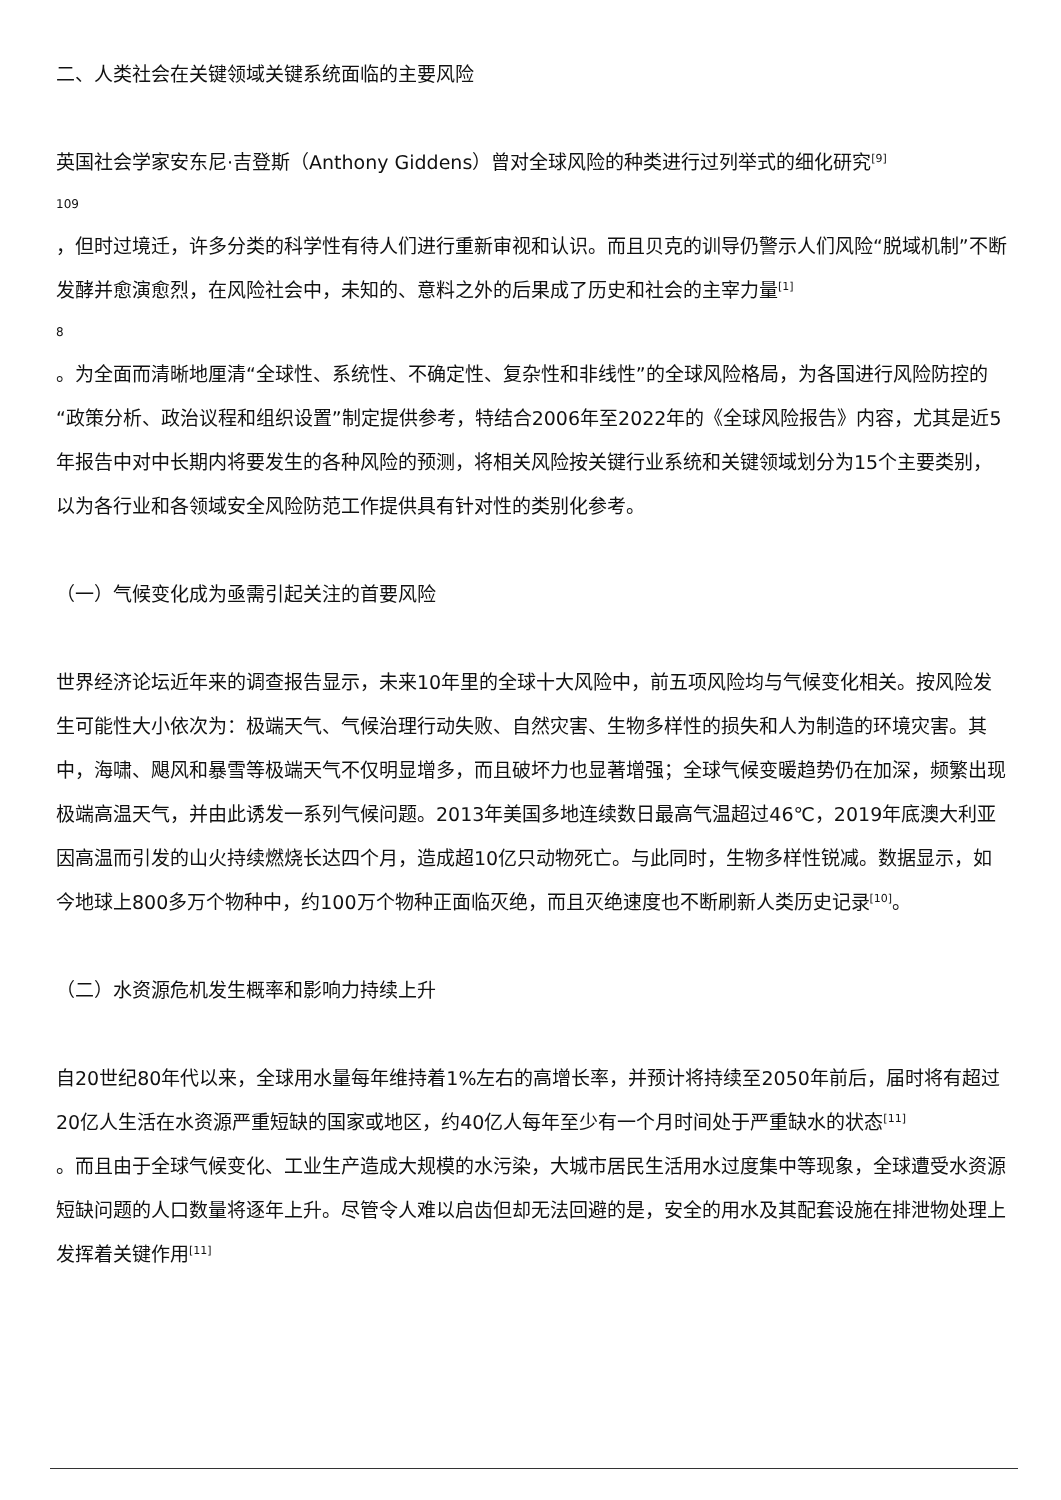二、人类社会在关键领域关键系统面临的主要风险
英国社会学家安东尼·吉登斯（Anthony Giddens）曾对全球风险的种类进行过列举式的细化研究<sup>[9]</sup>
109
，但时过境迁，许多分类的科学性有待人们进行重新审视和认识。而且贝克的训导仍警示人们风险“脱域机制”不断发酵并愈演愈烈，在风险社会中，未知的、意料之外的后果成了历史和社会的主宰力量<sup>[1]</sup>
8
。为全面而清晰地厘清“全球性、系统性、不确定性、复杂性和非线性”的全球风险格局，为各国进行风险防控的“政策分析、政治议程和组织设置”制定提供参考，特结合2006年至2022年的《全球风险报告》内容，尤其是近5年报告中对中长期内将要发生的各种风险的预测，将相关风险按关键行业系统和关键领域划分为15个主要类别，以为各行业和各领域安全风险防范工作提供具有针对性的类别化参考。
（一）气候变化成为亟需引起关注的首要风险
世界经济论坛近年来的调查报告显示，未来10年里的全球十大风险中，前五项风险均与气候变化相关。按风险发生可能性大小依次为：极端天气、气候治理行动失败、自然灾害、生物多样性的损失和人为制造的环境灾害。其中，海啸、飓风和暴雪等极端天气不仅明显增多，而且破坏力也显著增强；全球气候变暖趋势仍在加深，频繁出现极端高温天气，并由此诱发一系列气候问题。2013年美国多地连续数日最高气温超过46℃，2019年底澳大利亚因高温而引发的山火持续燃烧长达四个月，造成超10亿只动物死亡。与此同时，生物多样性锐减。数据显示，如今地球上800多万个物种中，约100万个物种正面临灭绝，而且灭绝速度也不断刷新人类历史记录<sup>[10]</sup>。
（二）水资源危机发生概率和影响力持续上升
自20世纪80年代以来，全球用水量每年维持着1%左右的高增长率，并预计将持续至2050年前后，届时将有超过20亿人生活在水资源严重短缺的国家或地区，约40亿人每年至少有一个月时间处于严重缺水的状态<sup>[11]</sup>
。而且由于全球气候变化、工业生产造成大规模的水污染，大城市居民生活用水过度集中等现象，全球遭受水资源短缺问题的人口数量将逐年上升。尽管令人难以启齿但却无法回避的是，安全的用水及其配套设施在排泄物处理上发挥着关键作用<sup>[11]</sup>